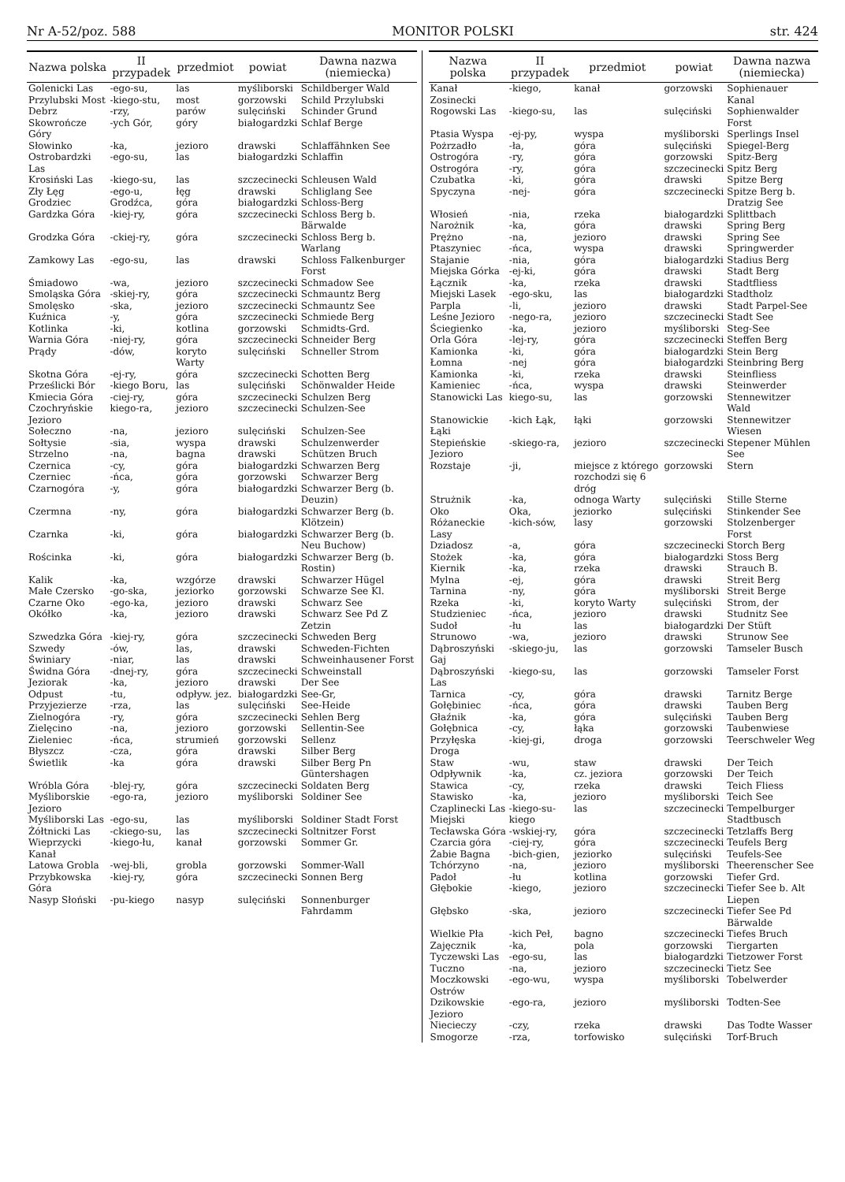Nr A-52/poz. 588 MONITOR POLSKI str. 424
| Nazwa polska | II przypadek | przedmiot | powiat | Dawna nazwa (niemiecka) |
| --- | --- | --- | --- | --- |
| Golenicki Las | -ego-su, | las | myśliborski | Schildberger Wald |
| Przylubski Most | -kiego-stu, | most | gorzowski | Schild Przylubski |
| Debrz | -rzy, | parów | sulęciński | Schinder Grund |
| Skowrończe Góry | -ych Gór, | góry | białogardzki | Schlaf Berge |
| Słowinko | -ka, | jezioro | drawski | Schlaffähnken See |
| Ostrobardzki Las | -ego-su, | las | białogardzki | Schlaffin |
| Krosiński Las | -kiego-su, | las | szczecinecki | Schleusen Wald |
| Zły Łęg | -ego-u, | łęg | drawski | Schliglang See |
| Grodziec | Grodźca, | góra | białogardzki | Schloss-Berg |
| Gardzka Góra | -kiej-ry, | góra | szczecinecki | Schloss Berg b. Bärwalde |
| Grodzka Góra | -ckiej-ry, | góra | szczecinecki | Schloss Berg b. Warlang |
| Zamkowy Las | -ego-su, | las | drawski | Schloss Falkenburger Forst |
| Śmiadowo | -wa, | jezioro | szczecinecki | Schmadow See |
| Smoląska Góra | -skiej-ry, | góra | szczecinecki | Schmauntz Berg |
| Smolęsko | -ska, | jezioro | szczecinecki | Schmauntz See |
| Kuźnica | -y, | góra | szczecinecki | Schmiede Berg |
| Kotlinka | -ki, | kotlina | gorzowski | Schmidts-Grd. |
| Warnia Góra | -niej-ry, | góra | szczecinecki | Schneider Berg |
| Prądy | -dów, | koryto Warty | sulęciński | Schneller Strom |
| Skotna Góra | -ej-ry, | góra | szczecinecki | Schotten Berg |
| Prześlicki Bór | -kiego Boru, | las | sulęciński | Schönwalder Heide |
| Kmiecia Góra | -ciej-ry, | góra | szczecinecki | Schulzen Berg |
| Czochryńskie Jezioro | kiego-ra, | jezioro | szczecinecki | Schulzen-See |
| Sołeczno | -na, | jezioro | sulęciński | Schulzen-See |
| Sołtysie | -sia, | wyspa | drawski | Schulzenwerder |
| Strzelno | -na, | bagna | drawski | Schützen Bruch |
| Czernica | -cy, | góra | białogardzki | Schwarzen Berg |
| Czerniec | -ńca, | góra | gorzowski | Schwarzer Berg |
| Czarnogóra | -y, | góra | białogardzki | Schwarzer Berg (b. Deuzin) |
| Czermna | -ny, | góra | białogardzki | Schwarzer Berg (b. Klötzein) |
| Czarnka | -ki, | góra | białogardzki | Schwarzer Berg (b. Neu Buchow) |
| Rościnka | -ki, | góra | białogardzki | Schwarzer Berg (b. Rostin) |
| Kalik | -ka, | wzgórze | drawski | Schwarzer Hügel |
| Małe Czersko | -go-ska, | jeziorko | gorzowski | Schwarze See Kl. |
| Czarne Oko | -ego-ka, | jezioro | drawski | Schwarz See |
| Okółko | -ka, | jezioro | drawski | Schwarz See Pd Z Zetzin |
| Szwedzka Góra | -kiej-ry, | góra | szczecinecki | Schweden Berg |
| Szwedy | -ów, | las, | drawski | Schweden-Fichten |
| Świniary | -niar, | las | drawski | Schweinhausener Forst |
| Świdna Góra | -dnej-ry, | góra | szczecinecki | Schweinstall |
| Jeziorak | -ka, | jezioro | drawski | Der See |
| Odpust | -tu, | odpływ. jez. | białogardzki | See-Gr, |
| Przyjezierze | -rza, | las | sulęciński | See-Heide |
| Zielnogóra | -ry, | góra | szczecinecki | Sehlen Berg |
| Zielęcino | -na, | jezioro | gorzowski | Sellentin-See |
| Zieleniec | -ńca, | strumień | gorzowski | Sellenz |
| Błyszcz | -cza, | góra | drawski | Silber Berg |
| Świetlik | -ka | góra | drawski | Silber Berg Pn Güntershagen |
| Wróbla Góra | -blej-ry, | góra | szczecinecki | Soldaten Berg |
| Myśliborskie Jezioro | -ego-ra, | jezioro | myśliborski | Soldiner See |
| Myśliborski Las | -ego-su, | las | myśliborski | Soldiner Stadt Forst |
| Żółtnicki Las | -ckiego-su, | las | szczecinecki | Soltnitzer Forst |
| Wieprzycki Kanał | -kiego-łu, | kanał | gorzowski | Sommer Gr. |
| Latowa Grobla | -wej-bli, | grobla | gorzowski | Sommer-Wall |
| Przybkowska Góra | -kiej-ry, | góra | szczecinecki | Sonnen Berg |
| Nasyp Słoński | -pu-kiego | nasyp | sulęciński | Sonnenburger Fahrdamm |
| Nazwa polska | II przypadek | przedmiot | powiat | Dawna nazwa (niemiecka) |
| --- | --- | --- | --- | --- |
| Kanał Zosinecki | -kiego, | kanał | gorzowski | Sophienauer Kanal |
| Rogowski Las | -kiego-su, | las | sulęciński | Sophienwalder Forst |
| Ptasia Wyspa | -ej-py, | wyspa | myśliborski | Sperlings Insel |
| Pożrzadło | -ła, | góra | sulęciński | Spiegel-Berg |
| Ostrogóra | -ry, | góra | gorzowski | Spitz-Berg |
| Ostrogóra | -ry, | góra | szczecinecki | Spitz Berg |
| Czubatka | -ki, | góra | drawski | Spitze Berg |
| Spyczyna | -nej- | góra | szczecinecki | Spitze Berg b. Dratzig See |
| Włosień | -nia, | rzeka | białogardzki | Splittbach |
| Narożnik | -ka, | góra | drawski | Spring Berg |
| Prężno | -na, | jezioro | drawski | Spring See |
| Ptaszyniec | -ńca, | wyspa | drawski | Springwerder |
| Stajanie | -nia, | góra | białogardzki | Stadius Berg |
| Miejska Górka | -ej-ki, | góra | drawski | Stadt Berg |
| Łącznik | -ka, | rzeka | drawski | Stadtfliess |
| Miejski Lasek | -ego-sku, | las | białogardzki | Stadtholz |
| Parpla | -li, | jezioro | drawski | Stadt Parpel-See |
| Leśne Jezioro | -nego-ra, | jezioro | szczecinecki | Stadt See |
| Ściegienko | -ka, | jezioro | myśliborski | Steg-See |
| Orla Góra | -lej-ry, | góra | szczecinecki | Steffen Berg |
| Kamionka | -ki, | góra | białogardzki | Stein Berg |
| Łomna | -nej | góra | białogardzki | Steinbring Berg |
| Kamionka | -ki, | rzeka | drawski | Steinfliess |
| Kamieniec | -ńca, | wyspa | drawski | Steinwerder |
| Stanowicki Las | kiego-su, | las | gorzowski | Stennewitzer Wald |
| Stanowickie Łąki | -kich Łąk, | łąki | gorzowski | Stennewitzer Wiesen |
| Stepieńskie Jezioro | -skiego-ra, | jezioro | szczecinecki | Stepener Mühlen See |
| Rozstaje | -ji, | miejsce z którego rozchodzi się 6 dróg | gorzowski | Stern |
| Strużnik | -ka, | odnoga Warty | sulęciński | Stille Sterne |
| Oko | Oka, | jeziorko | sulęciński | Stinkender See |
| Różaneckie Lasy | -kich-sów, | lasy | gorzowski | Stolzenberger Forst |
| Dziadosz | -a, | góra | szczecinecki | Storch Berg |
| Stożek | -ka, | góra | białogardzki | Stoss Berg |
| Kiernik | -ka, | rzeka | drawski | Strauch B. |
| Mylna | -ej, | góra | drawski | Streit Berg |
| Tarnina | -ny, | góra | myśliborski | Streit Berge |
| Rzeka | -ki, | koryto Warty | sulęciński | Strom, der |
| Studzieniec | -ńca, | jezioro | drawski | Studnitz See |
| Sudoł | -łu | las | białogardzki | Der Stüft |
| Strunowo | -wa, | jezioro | drawski | Strunow See |
| Dąbroszyński Gaj | -skiego-ju, | las | gorzowski | Tamseler Busch |
| Dąbroszyński Las | -kiego-su, | las | gorzowski | Tamseler Forst |
| Tarnica | -cy, | góra | drawski | Tarnitz Berge |
| Gołębiniec | -ńca, | góra | drawski | Tauben Berg |
| Głaźnik | -ka, | góra | sulęciński | Tauben Berg |
| Gołębnica | -cy, | łąka | gorzowski | Taubenwiese |
| Przyłęska Droga | -kiej-gi, | droga | gorzowski | Teerschweler Weg |
| Staw | -wu, | staw | drawski | Der Teich |
| Odpływnik | -ka, | cz. jeziora | gorzowski | Der Teich |
| Stawica | -cy, | rzeka | drawski | Teich Fliess |
| Stawisko | -ka, | jezioro | myśliborski | Teich See |
| Czaplinecki Las Miejski | -kiego-su-kiego | las | szczecinecki | Tempelburger Stadtbusch |
| Tecławska Góra | -wskiej-ry, | góra | szczecinecki | Tetzlaffs Berg |
| Czarcia góra | -ciej-ry, | góra | szczecinecki | Teufels Berg |
| Żabie Bagna | -bich-gien, | jeziorko | sulęciński | Teufels-See |
| Tchórzyno | -na, | jezioro | myśliborski | Theerenscher See |
| Padoł | -łu | kotlina | gorzowski | Tiefer Grd. |
| Głębokie | -kiego, | jezioro | szczecinecki | Tiefer See b. Alt Liepen |
| Głębsko | -ska, | jezioro | szczecinecki | Tiefer See Pd Bärwalde |
| Wielkie Pła | -kich Peł, | bagno | szczecinecki | Tiefes Bruch |
| Zajęcznik | -ka, | pola | gorzowski | Tiergarten |
| Tyczewski Las | -ego-su, | las | białogardzki | Tietzower Forst |
| Tuczno | -na, | jezioro | szczecinecki | Tietz See |
| Moczkowski Ostrów | -ego-wu, | wyspa | myśliborski | Tobelwerder |
| Dzikowskie Jezioro | -ego-ra, | jezioro | myśliborski | Todten-See |
| Niecieczy | -czy, | rzeka | drawski | Das Todte Wasser |
| Smogorze | -rza, | torfowisko | sulęciński | Torf-Bruch |